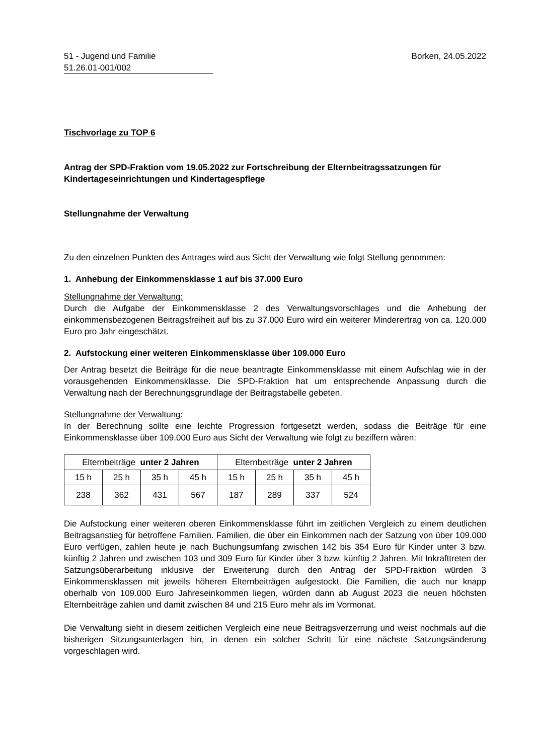51 - Jugend und Familie
51.26.01-001/002
Borken, 24.05.2022
Tischvorlage zu TOP 6
Antrag der SPD-Fraktion vom 19.05.2022 zur Fortschreibung der Elternbeitragssatzungen für Kindertageseinrichtungen und Kindertagespflege
Stellungnahme der Verwaltung
Zu den einzelnen Punkten des Antrages wird aus Sicht der Verwaltung wie folgt Stellung genommen:
1. Anhebung der Einkommensklasse 1 auf bis 37.000 Euro
Stellungnahme der Verwaltung:
Durch die Aufgabe der Einkommensklasse 2 des Verwaltungsvorschlages und die Anhebung der einkommensbezogenen Beitragsfreiheit auf bis zu 37.000 Euro wird ein weiterer Minderertrag von ca. 120.000 Euro pro Jahr eingeschätzt.
2. Aufstockung einer weiteren Einkommensklasse über 109.000 Euro
Der Antrag besetzt die Beiträge für die neue beantragte Einkommensklasse mit einem Aufschlag wie in der vorausgehenden Einkommensklasse. Die SPD-Fraktion hat um entsprechende Anpassung durch die Verwaltung nach der Berechnungsgrundlage der Beitragstabelle gebeten.
Stellungnahme der Verwaltung:
In der Berechnung sollte eine leichte Progression fortgesetzt werden, sodass die Beiträge für eine Einkommensklasse über 109.000 Euro aus Sicht der Verwaltung wie folgt zu beziffern wären:
| Elternbeiträge unter 2 Jahren | | | | Elternbeiträge unter 2 Jahren | | | |
| 15 h | 25 h | 35 h | 45 h | 15 h | 25 h | 35 h | 45 h |
| 238 | 362 | 431 | 567 | 187 | 289 | 337 | 524 |
Die Aufstockung einer weiteren oberen Einkommensklasse führt im zeitlichen Vergleich zu einem deutlichen Beitragsanstieg für betroffene Familien. Familien, die über ein Einkommen nach der Satzung von über 109.000 Euro verfügen, zahlen heute je nach Buchungsumfang zwischen 142 bis 354 Euro für Kinder unter 3 bzw. künftig 2 Jahren und zwischen 103 und 309 Euro für Kinder über 3 bzw. künftig 2 Jahren. Mit Inkrafttreten der Satzungsüberarbeitung inklusive der Erweiterung durch den Antrag der SPD-Fraktion würden 3 Einkommensklassen mit jeweils höheren Elternbeiträgen aufgestockt. Die Familien, die auch nur knapp oberhalb von 109.000 Euro Jahreseinkommen liegen, würden dann ab August 2023 die neuen höchsten Elternbeiträge zahlen und damit zwischen 84 und 215 Euro mehr als im Vormonat.
Die Verwaltung sieht in diesem zeitlichen Vergleich eine neue Beitragsverzerrung und weist nochmals auf die bisherigen Sitzungsunterlagen hin, in denen ein solcher Schritt für eine nächste Satzungsänderung vorgeschlagen wird.